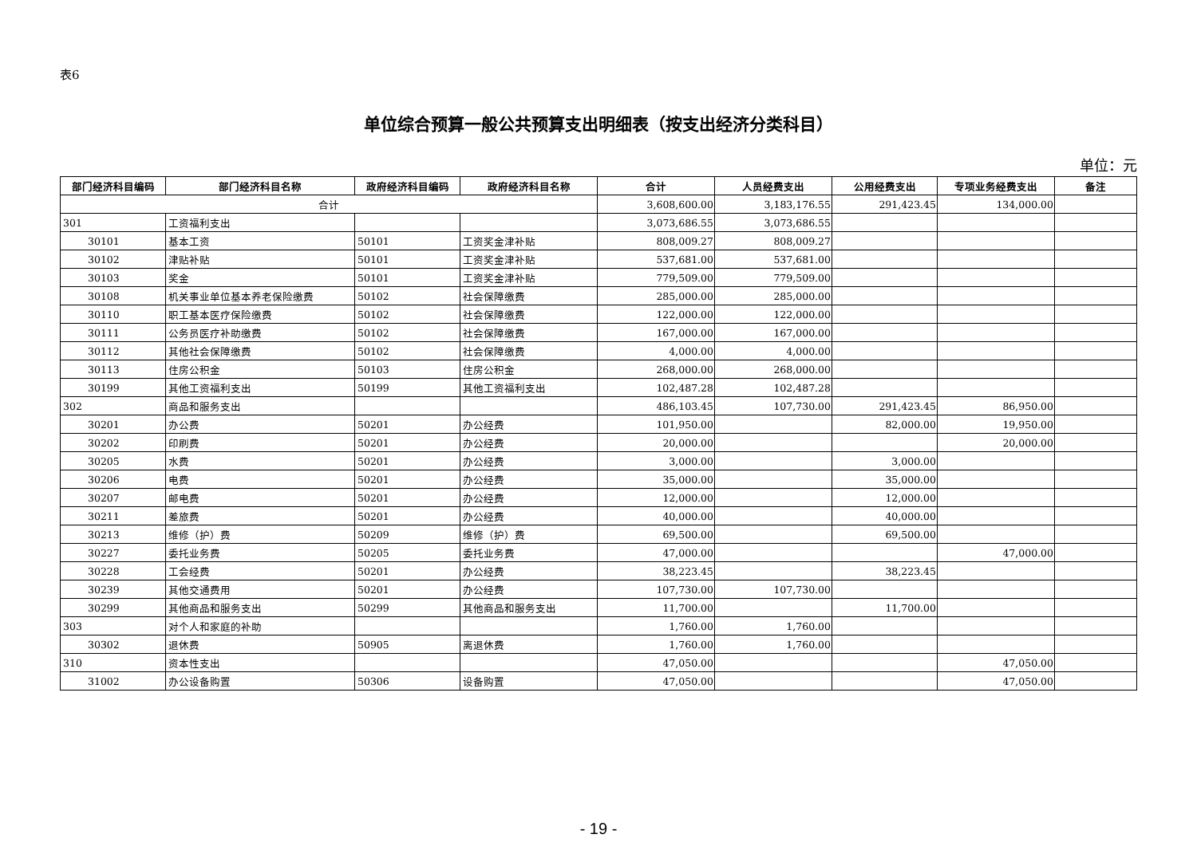表6
单位综合预算一般公共预算支出明细表（按支出经济分类科目）
单位：元
| 部门经济科目编码 | 部门经济科目名称 | 政府经济科目编码 | 政府经济科目名称 | 合计 | 人员经费支出 | 公用经费支出 | 专项业务经费支出 | 备注 |
| --- | --- | --- | --- | --- | --- | --- | --- | --- |
| 合计 | | | | 3,608,600.00 | 3,183,176.55 | 291,423.45 | 134,000.00 | |
| 301 | 工资福利支出 | | | 3,073,686.55 | 3,073,686.55 | | | |
| 30101 | 基本工资 | 50101 | 工资奖金津补贴 | 808,009.27 | 808,009.27 | | | |
| 30102 | 津贴补贴 | 50101 | 工资奖金津补贴 | 537,681.00 | 537,681.00 | | | |
| 30103 | 奖金 | 50101 | 工资奖金津补贴 | 779,509.00 | 779,509.00 | | | |
| 30108 | 机关事业单位基本养老保险缴费 | 50102 | 社会保障缴费 | 285,000.00 | 285,000.00 | | | |
| 30110 | 职工基本医疗保险缴费 | 50102 | 社会保障缴费 | 122,000.00 | 122,000.00 | | | |
| 30111 | 公务员医疗补助缴费 | 50102 | 社会保障缴费 | 167,000.00 | 167,000.00 | | | |
| 30112 | 其他社会保障缴费 | 50102 | 社会保障缴费 | 4,000.00 | 4,000.00 | | | |
| 30113 | 住房公积金 | 50103 | 住房公积金 | 268,000.00 | 268,000.00 | | | |
| 30199 | 其他工资福利支出 | 50199 | 其他工资福利支出 | 102,487.28 | 102,487.28 | | | |
| 302 | 商品和服务支出 | | | 486,103.45 | 107,730.00 | 291,423.45 | 86,950.00 | |
| 30201 | 办公费 | 50201 | 办公经费 | 101,950.00 | | 82,000.00 | 19,950.00 | |
| 30202 | 印刷费 | 50201 | 办公经费 | 20,000.00 | | | 20,000.00 | |
| 30205 | 水费 | 50201 | 办公经费 | 3,000.00 | | 3,000.00 | | |
| 30206 | 电费 | 50201 | 办公经费 | 35,000.00 | | 35,000.00 | | |
| 30207 | 邮电费 | 50201 | 办公经费 | 12,000.00 | | 12,000.00 | | |
| 30211 | 差旅费 | 50201 | 办公经费 | 40,000.00 | | 40,000.00 | | |
| 30213 | 维修（护）费 | 50209 | 维修（护）费 | 69,500.00 | | 69,500.00 | | |
| 30227 | 委托业务费 | 50205 | 委托业务费 | 47,000.00 | | | 47,000.00 | |
| 30228 | 工会经费 | 50201 | 办公经费 | 38,223.45 | | 38,223.45 | | |
| 30239 | 其他交通费用 | 50201 | 办公经费 | 107,730.00 | 107,730.00 | | | |
| 30299 | 其他商品和服务支出 | 50299 | 其他商品和服务支出 | 11,700.00 | | 11,700.00 | | |
| 303 | 对个人和家庭的补助 | | | 1,760.00 | 1,760.00 | | | |
| 30302 | 退休费 | 50905 | 离退休费 | 1,760.00 | 1,760.00 | | | |
| 310 | 资本性支出 | | | 47,050.00 | | | 47,050.00 | |
| 31002 | 办公设备购置 | 50306 | 设备购置 | 47,050.00 | | | 47,050.00 | |
- 19 -